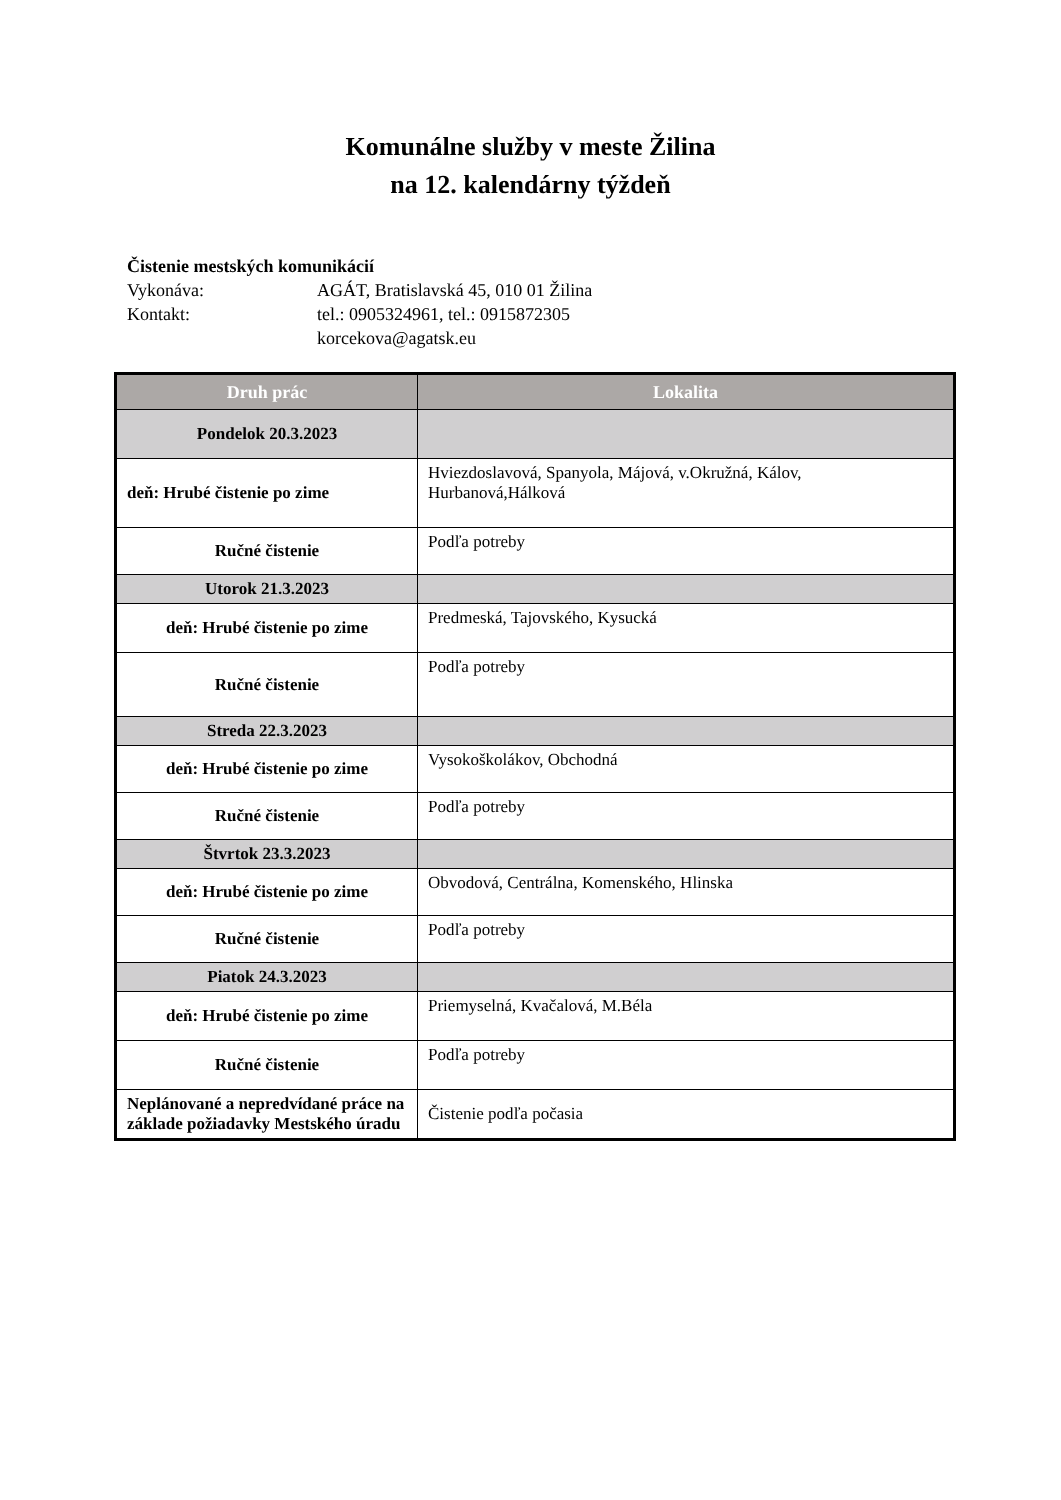Komunálne služby v meste Žilina
na 12. kalendárny týždeň
Čistenie mestských komunikácií
Vykonáva: AGÁT, Bratislavská 45, 010 01 Žilina
Kontakt: tel.: 0905324961, tel.: 0915872305
korcekova@agatsk.eu
| Druh prác | Lokalita |
| --- | --- |
| Pondelok 20.3.2023 | |
| deň: Hrubé čistenie po zime | Hviezdoslavová, Spanyola, Májová, v.Okružná, Kálov, Hurbanová,Hálková |
| Ručné čistenie | Podľa potreby |
| Utorok 21.3.2023 | |
| deň: Hrubé čistenie po zime | Predmeská, Tajovského, Kysucká |
| Ručné čistenie | Podľa potreby |
| Streda 22.3.2023 | |
| deň: Hrubé čistenie po zime | Vysokoškolákov, Obchodná |
| Ručné čistenie | Podľa potreby |
| Štvrtok 23.3.2023 | |
| deň: Hrubé čistenie po zime | Obvodová, Centrálna, Komenského, Hlinska |
| Ručné čistenie | Podľa potreby |
| Piatok 24.3.2023 | |
| deň: Hrubé čistenie po zime | Priemyselná, Kvačalová, M.Béla |
| Ručné čistenie | Podľa potreby |
| Neplánované a nepredvídané práce na základe požiadavky Mestského úradu | Čistenie podľa počasia |